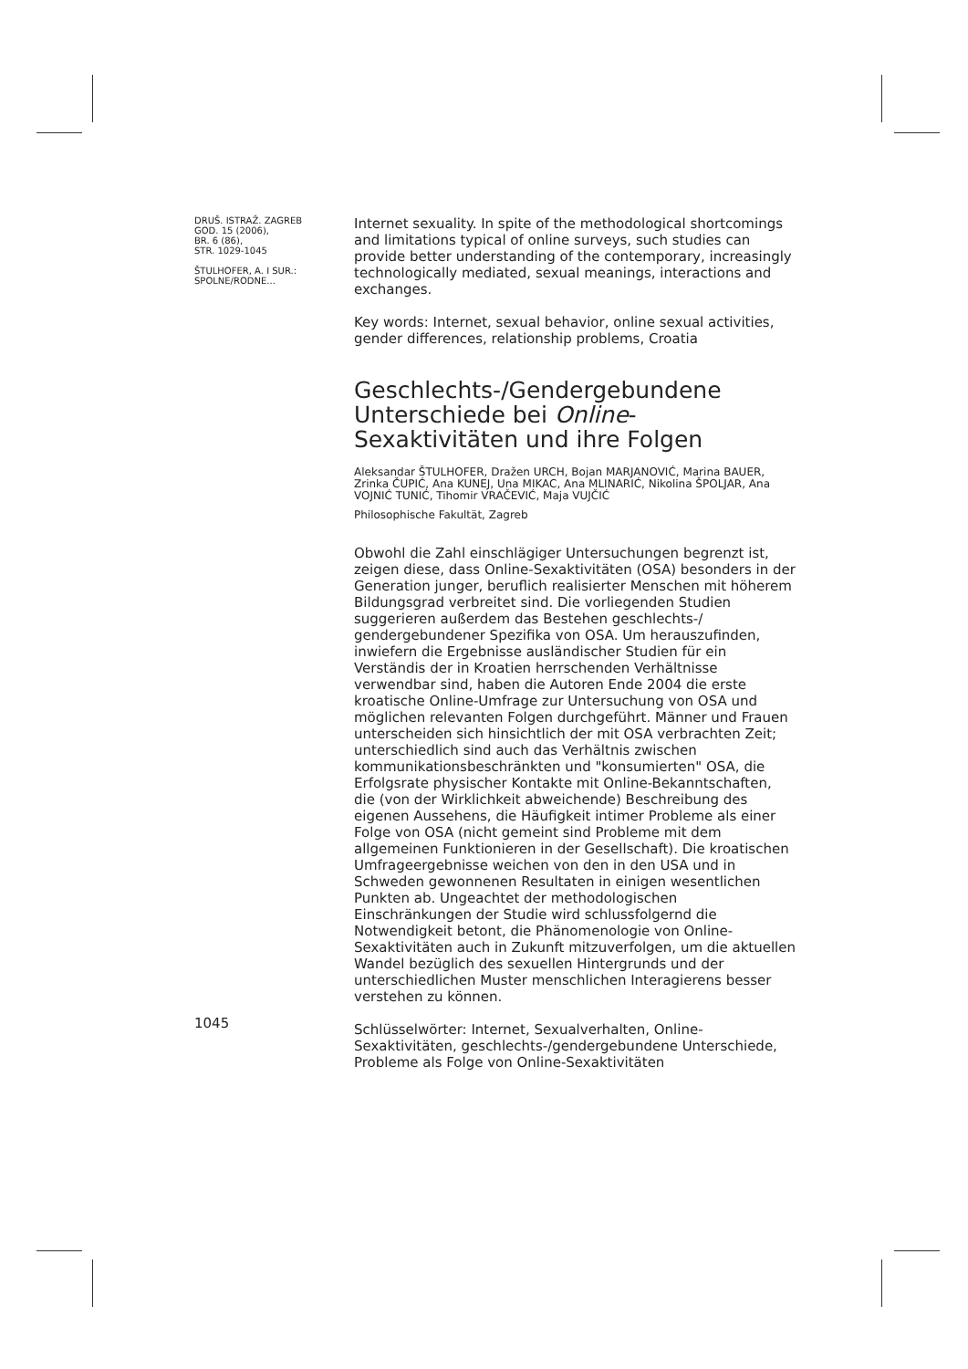DRUŠ. ISTRAŽ. ZAGREB
GOD. 15 (2006),
BR. 6 (86),
STR. 1029-1045
ŠTULHOFER, A. I SUR.:
SPOLNE/RODNE...
Internet sexuality. In spite of the methodological shortcomings and limitations typical of online surveys, such studies can provide better understanding of the contemporary, increasingly technologically mediated, sexual meanings, interactions and exchanges.
Key words: Internet, sexual behavior, online sexual activities, gender differences, relationship problems, Croatia
Geschlechts-/Gendergebundene Unterschiede bei Online-Sexaktivitäten und ihre Folgen
Aleksandar ŠTULHOFER, Dražen URCH, Bojan MARJANOVIĆ, Marina BAUER, Zrinka ČUPIĆ, Ana KUNEJ, Una MIKAC, Ana MLINARIĆ, Nikolina ŠPOLJAR, Ana VOJNIĆ TUNIĆ, Tihomir VRAČEVIĆ, Maja VUJČIĆ
Philosophische Fakultät, Zagreb
Obwohl die Zahl einschlägiger Untersuchungen begrenzt ist, zeigen diese, dass Online-Sexaktivitäten (OSA) besonders in der Generation junger, beruflich realisierter Menschen mit höherem Bildungsgrad verbreitet sind. Die vorliegenden Studien suggerieren außerdem das Bestehen geschlechts-/ gendergebundener Spezifika von OSA. Um herauszufinden, inwiefern die Ergebnisse ausländischer Studien für ein Verständis der in Kroatien herrschenden Verhältnisse verwendbar sind, haben die Autoren Ende 2004 die erste kroatische Online-Umfrage zur Untersuchung von OSA und möglichen relevanten Folgen durchgeführt. Männer und Frauen unterscheiden sich hinsichtlich der mit OSA verbrachten Zeit; unterschiedlich sind auch das Verhältnis zwischen kommunikationsbeschränkten und "konsumierten" OSA, die Erfolgsrate physischer Kontakte mit Online-Bekanntschaften, die (von der Wirklichkeit abweichende) Beschreibung des eigenen Aussehens, die Häufigkeit intimer Probleme als einer Folge von OSA (nicht gemeint sind Probleme mit dem allgemeinen Funktionieren in der Gesellschaft). Die kroatischen Umfrageergebnisse weichen von den in den USA und in Schweden gewonnenen Resultaten in einigen wesentlichen Punkten ab. Ungeachtet der methodologischen Einschränkungen der Studie wird schlussfolgernd die Notwendigkeit betont, die Phänomenologie von Online-Sexaktivitäten auch in Zukunft mitzuverfolgen, um die aktuellen Wandel bezüglich des sexuellen Hintergrunds und der unterschiedlichen Muster menschlichen Interagierens besser verstehen zu können.
Schlüsselwörter: Internet, Sexualverhalten, Online-Sexaktivitäten, geschlechts-/gendergebundene Unterschiede, Probleme als Folge von Online-Sexaktivitäten
1045